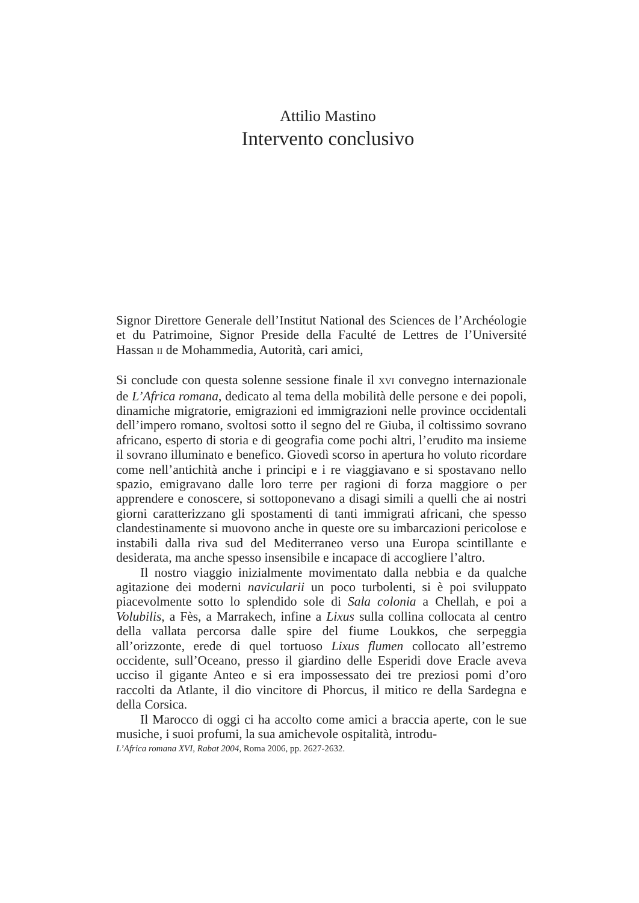Attilio Mastino
Intervento conclusivo
Signor Direttore Generale dell’Institut National des Sciences de l’Archéologie et du Patrimoine, Signor Preside della Faculté de Lettres de l’Université Hassan II de Mohammedia, Autorità, cari amici,
Si conclude con questa solenne sessione finale il XVI convegno internazionale de L’Africa romana, dedicato al tema della mobilità delle persone e dei popoli, dinamiche migratorie, emigrazioni ed immigrazioni nelle province occidentali dell’impero romano, svoltosi sotto il segno del re Giuba, il coltissimo sovrano africano, esperto di storia e di geografia come pochi altri, l’erudito ma insieme il sovrano illuminato e benefico. Giovedì scorso in apertura ho voluto ricordare come nell’antichità anche i principi e i re viaggiavano e si spostavano nello spazio, emigravano dalle loro terre per ragioni di forza maggiore o per apprendere e conoscere, si sottoponevano a disagi simili a quelli che ai nostri giorni caratterizzano gli spostamenti di tanti immigrati africani, che spesso clandestinamente si muovono anche in queste ore su imbarcazioni pericolose e instabili dalla riva sud del Mediterraneo verso una Europa scintillante e desiderata, ma anche spesso insensibile e incapace di accogliere l’altro.
Il nostro viaggio inizialmente movimentato dalla nebbia e da qualche agitazione dei moderni navicularii un poco turbolenti, si è poi sviluppato piacevolmente sotto lo splendido sole di Sala colonia a Chellah, e poi a Volubilis, a Fès, a Marrakech, infine a Lixus sulla collina collocata al centro della vallata percorsa dalle spire del fiume Loukkos, che serpeggia all’orizzonte, erede di quel tortuoso Lixus flumen collocato all’estremo occidente, sull’Oceano, presso il giardino delle Esperidi dove Eracle aveva ucciso il gigante Anteo e si era impossessato dei tre preziosi pomi d’oro raccolti da Atlante, il dio vincitore di Phorcus, il mitico re della Sardegna e della Corsica.
Il Marocco di oggi ci ha accolto come amici a braccia aperte, con le sue musiche, i suoi profumi, la sua amichevole ospitalità, introdu-
L’Africa romana XVI, Rabat 2004, Roma 2006, pp. 2627-2632.